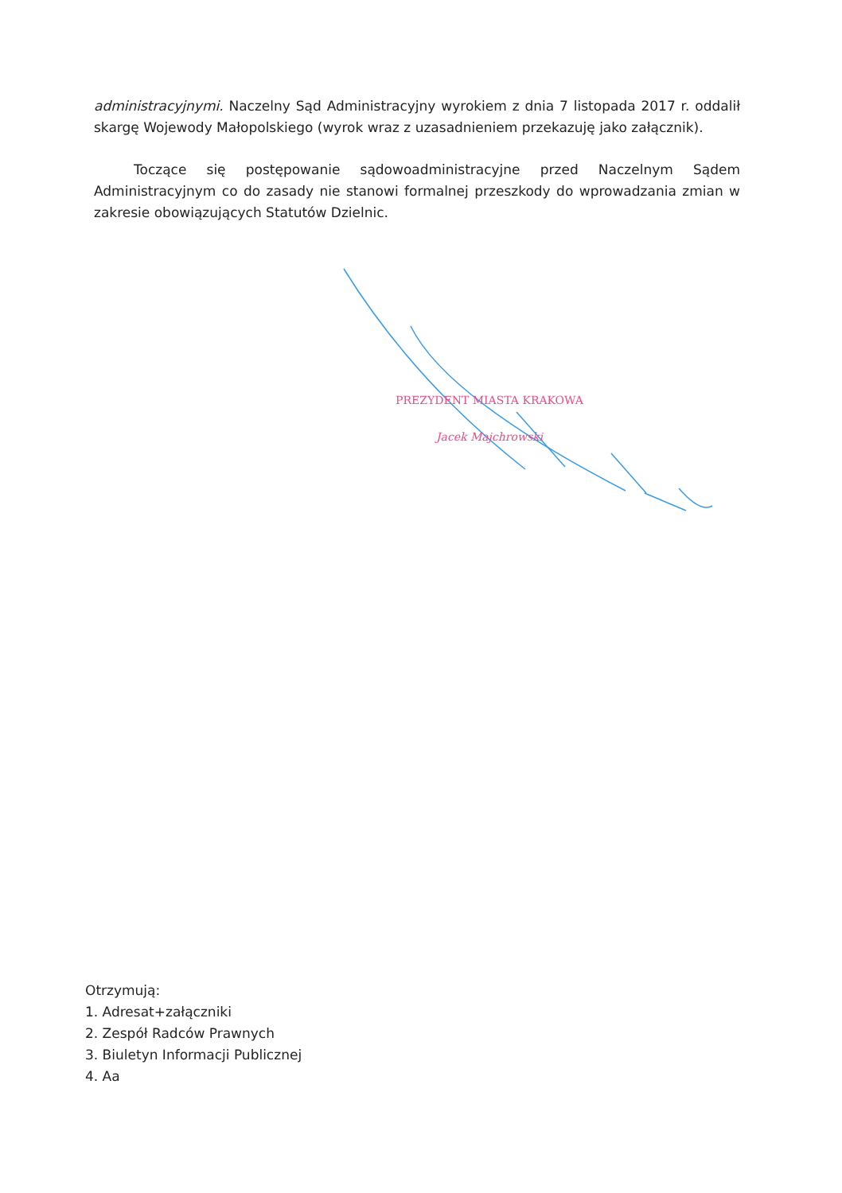administracyjnymi. Naczelny Sąd Administracyjny wyrokiem z dnia 7 listopada 2017 r. oddalił skargę Wojewody Małopolskiego (wyrok wraz z uzasadnieniem przekazuję jako załącznik).
Toczące się postępowanie sądowoadministracyjne przed Naczelnym Sądem Administracyjnym co do zasady nie stanowi formalnej przeszkody do wprowadzania zmian w zakresie obowiązujących Statutów Dzielnic.
PREZYDENT MIASTA KRAKOWA
Jacek Majchrowski
Otrzymują:
1. Adresat+załączniki
2. Zespół Radców Prawnych
3. Biuletyn Informacji Publicznej
4. Aa